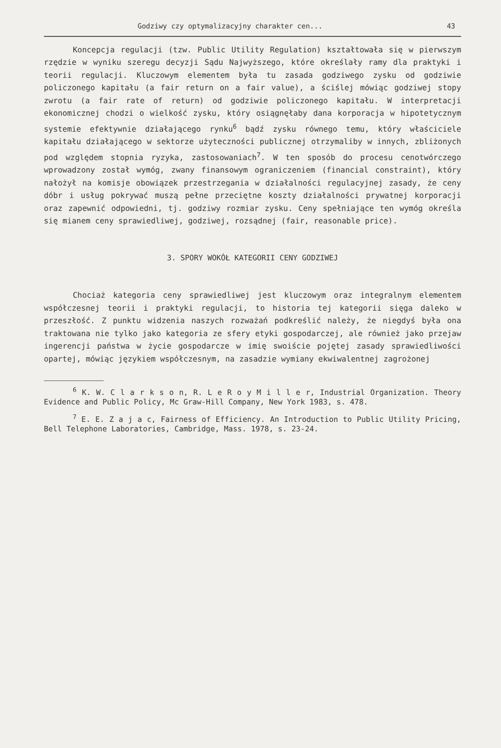Godziwy czy optymalizacyjny charakter cen... 43
Koncepcja regulacji (tzw. Public Utility Regulation) kształtowała się w pierwszym rzędzie w wyniku szeregu decyzji Sądu Najwyższego, które określały ramy dla praktyki i teorii regulacji. Kluczowym elementem była tu zasada godziwego zysku od godziwie policzonego kapitału (a fair return on a fair value), a ściślej mówiąc godziwej stopy zwrotu (a fair rate of return) od godziwie policzonego kapitału. W interpretacji ekonomicznej chodzi o wielkość zysku, który osiągnęłaby dana korporacja w hipotetycznym systemie efektywnie działającego rynku<sup>6</sup> bądź zysku równego temu, który właściciele kapitału działającego w sektorze użyteczności publicznej otrzymaliby w innych, zbliżonych pod względem stopnia ryzyka, zastosowaniach<sup>7</sup>. W ten sposób do procesu cenotwórczego wprowadzony został wymóg, zwany finansowym ograniczeniem (financial constraint), który nałożył na komisje obowiązek przestrzegania w działalności regulacyjnej zasady, że ceny dóbr i usług pokrywać muszą pełne przeciętne koszty działalności prywatnej korporacji oraz zapewnić odpowiedni, tj. godziwy rozmiar zysku. Ceny spełniające ten wymóg określa się mianem ceny sprawiedliwej, godziwej, rozsądnej (fair, reasonable price).
3. SPORY WOKÓŁ KATEGORII CENY GODZIWEJ
Chociaż kategoria ceny sprawiedliwej jest kluczowym oraz integralnym elementem współczesnej teorii i praktyki regulacji, to historia tej kategorii sięga daleko w przeszłość. Z punktu widzenia naszych rozważań podkreślić należy, że niegdyś była ona traktowana nie tylko jako kategoria ze sfery etyki gospodarczej, ale również jako przejaw ingerencji państwa w życie gospodarcze w imię swoiście pojętej zasady sprawiedliwości opartej, mówiąc językiem współczesnym, na zasadzie wymiany ekwiwalentnej zagrożonej
<sup>6</sup> K. W. C l a r k s o n, R. L e R o y M i l l e r, Industrial Organization. Theory Evidence and Public Policy, Mc Graw-Hill Company, New York 1983, s. 478.
<sup>7</sup> E. E. Z a j a c, Fairness of Efficiency. An Introduction to Public Utility Pricing, Bell Telephone Laboratories, Cambridge, Mass. 1978, s. 23-24.